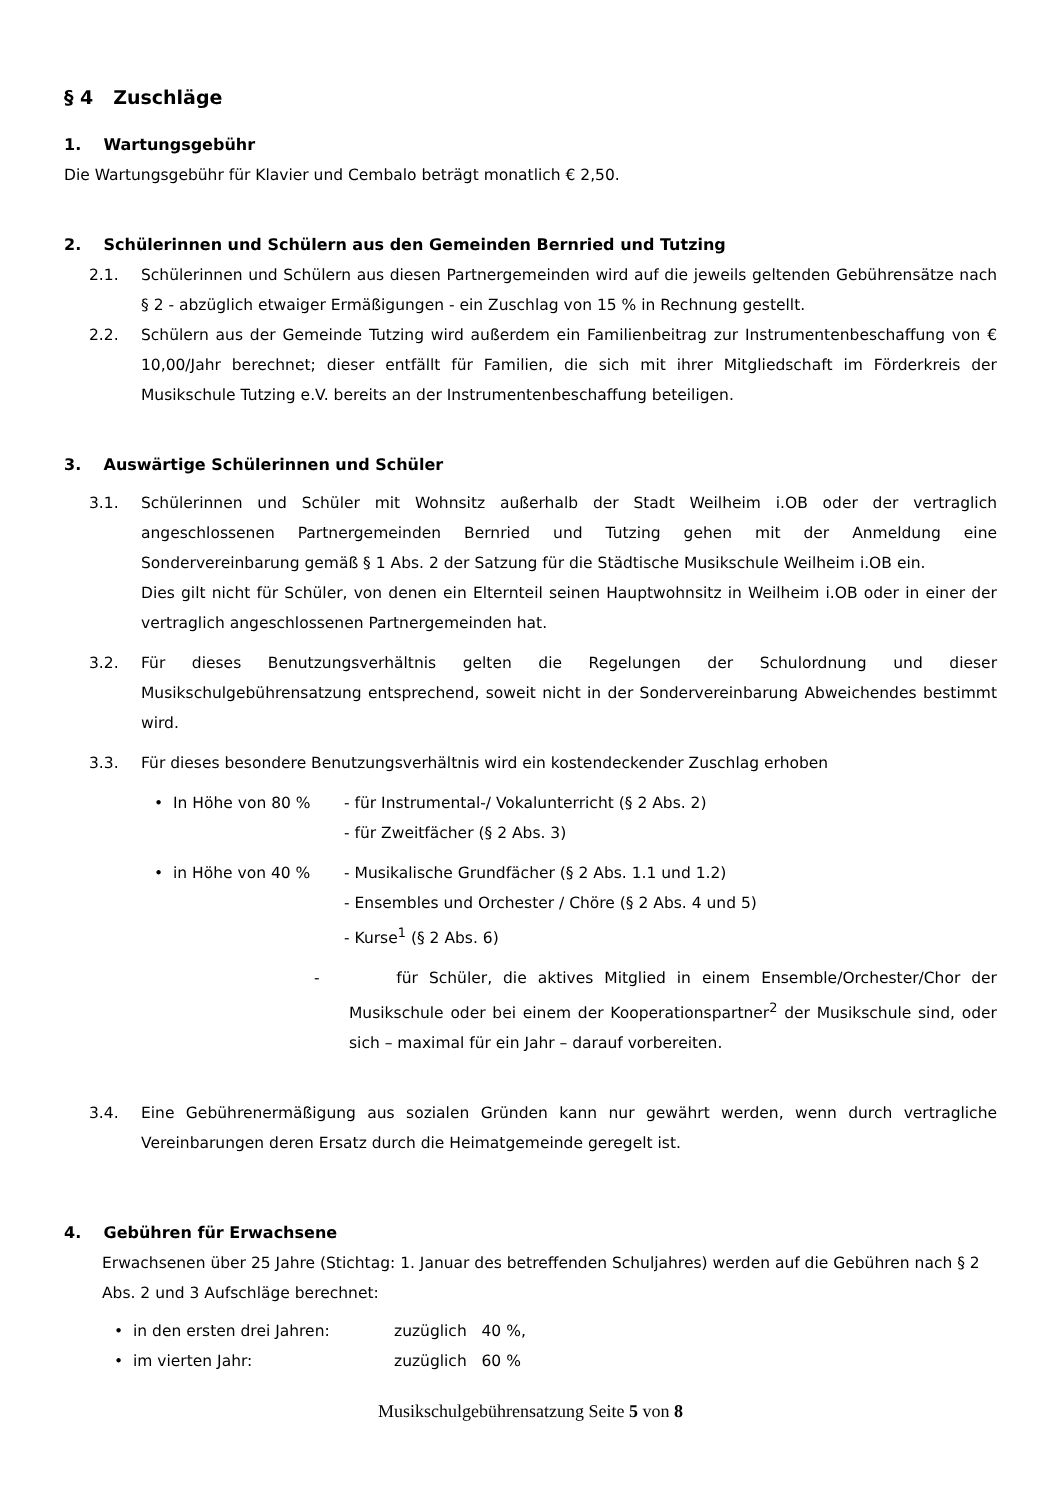§ 4 Zuschläge
1. Wartungsgebühr
Die Wartungsgebühr für Klavier und Cembalo beträgt monatlich € 2,50.
2. Schülerinnen und Schülern aus den Gemeinden Bernried und Tutzing
2.1. Schülerinnen und Schülern aus diesen Partnergemeinden wird auf die jeweils geltenden Gebührensätze nach § 2 - abzüglich etwaiger Ermäßigungen - ein Zuschlag von 15 % in Rechnung gestellt.
2.2. Schülern aus der Gemeinde Tutzing wird außerdem ein Familienbeitrag zur Instrumentenbeschaffung von € 10,00/Jahr berechnet; dieser entfällt für Familien, die sich mit ihrer Mitgliedschaft im Förderkreis der Musikschule Tutzing e.V. bereits an der Instrumentenbeschaffung beteiligen.
3. Auswärtige Schülerinnen und Schüler
3.1. Schülerinnen und Schüler mit Wohnsitz außerhalb der Stadt Weilheim i.OB oder der vertraglich angeschlossenen Partnergemeinden Bernried und Tutzing gehen mit der Anmeldung eine Sondervereinbarung gemäß § 1 Abs. 2 der Satzung für die Städtische Musikschule Weilheim i.OB ein.
Dies gilt nicht für Schüler, von denen ein Elternteil seinen Hauptwohnsitz in Weilheim i.OB oder in einer der vertraglich angeschlossenen Partnergemeinden hat.
3.2. Für dieses Benutzungsverhältnis gelten die Regelungen der Schulordnung und dieser Musikschulgebührensatzung entsprechend, soweit nicht in der Sondervereinbarung Abweichendes bestimmt wird.
3.3. Für dieses besondere Benutzungsverhältnis wird ein kostendeckender Zuschlag erhoben
• In Höhe von 80 % - für Instrumental-/ Vokalunterricht (§ 2 Abs. 2)
- für Zweitfächer (§ 2 Abs. 3)
• in Höhe von 40 % - Musikalische Grundfächer (§ 2 Abs. 1.1 und 1.2)
- Ensembles und Orchester / Chöre (§ 2 Abs. 4 und 5)
- Kurse<sup>1</sup> (§ 2 Abs. 6)
- für Schüler, die aktives Mitglied in einem Ensemble/Orchester/Chor der Musikschule oder bei einem der Kooperationspartner<sup>2</sup> der Musikschule sind, oder sich – maximal für ein Jahr – darauf vorbereiten.
3.4. Eine Gebührenermäßigung aus sozialen Gründen kann nur gewährt werden, wenn durch vertragliche Vereinbarungen deren Ersatz durch die Heimatgemeinde geregelt ist.
4. Gebühren für Erwachsene
Erwachsenen über 25 Jahre (Stichtag: 1. Januar des betreffenden Schuljahres) werden auf die Gebühren nach § 2 Abs. 2 und 3 Aufschläge berechnet:
• in den ersten drei Jahren: zuzüglich 40 %,
• im vierten Jahr: zuzüglich 60 %
Musikschulgebührensatzung Seite 5 von 8